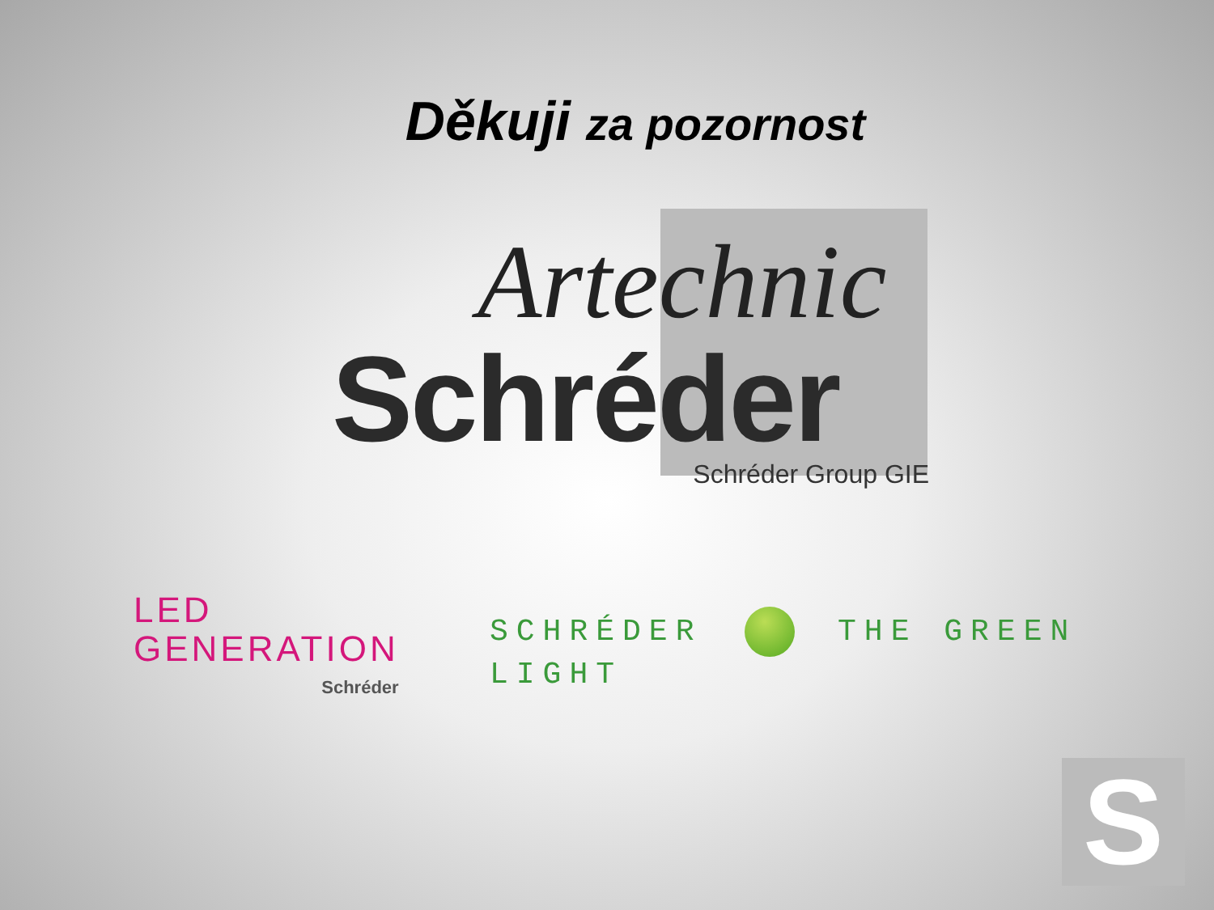Děkuji za pozornost
Artechnic
Schréder
Schréder Group GIE
LED
GENERATION
Schréder
SCHRÉDER THE GREEN LIGHT
S